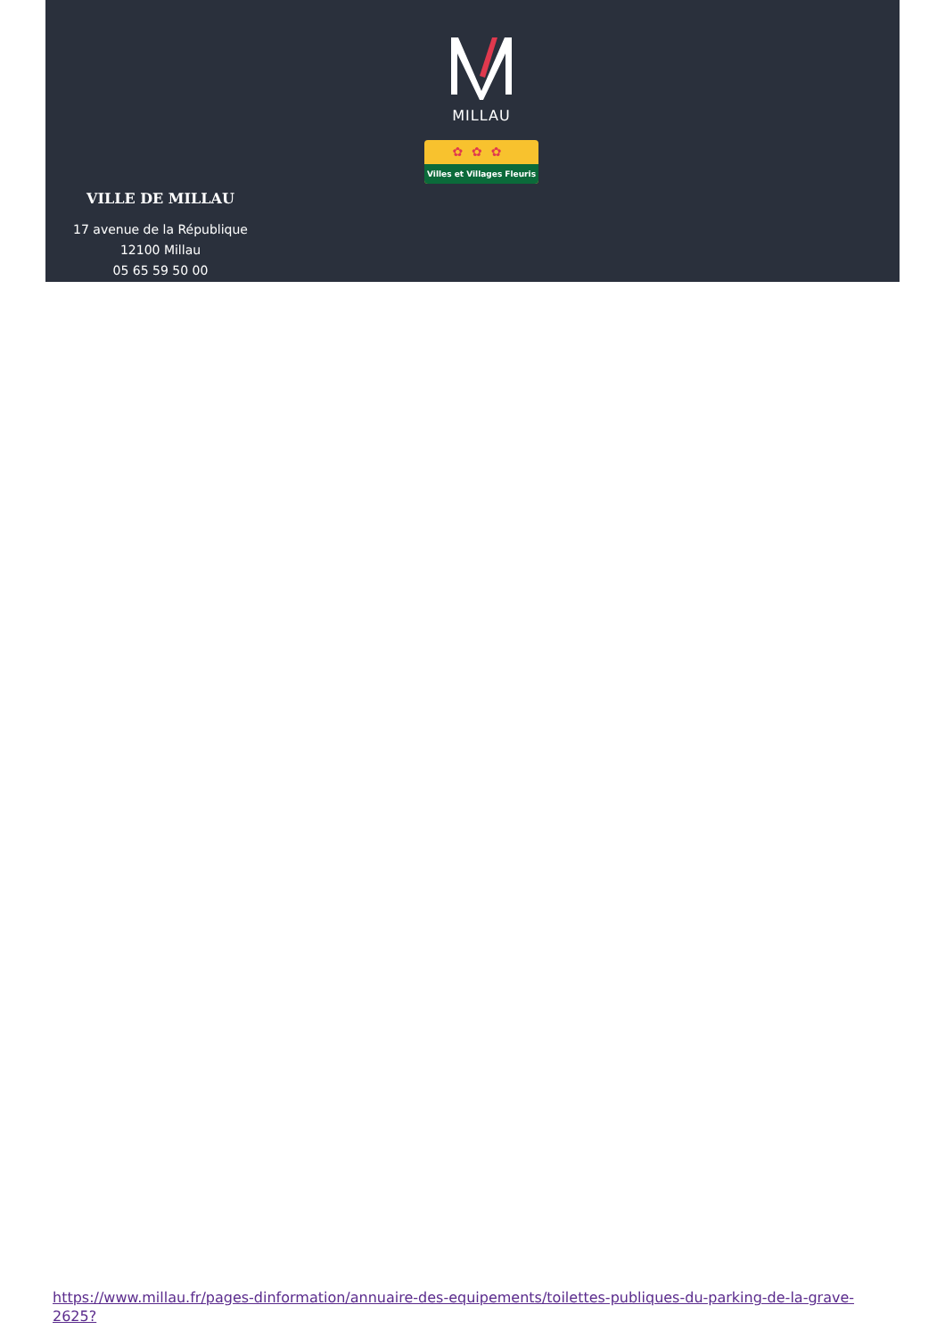MILLAU
✿✿✿
Villes et Villages Fleuris
VILLE DE MILLAU
17 avenue de la République
12100 Millau
05 65 59 50 00
https://www.millau.fr/pages-dinformation/annuaire-des-equipements/toilettes-publiques-du-parking-de-la-grave-2625?